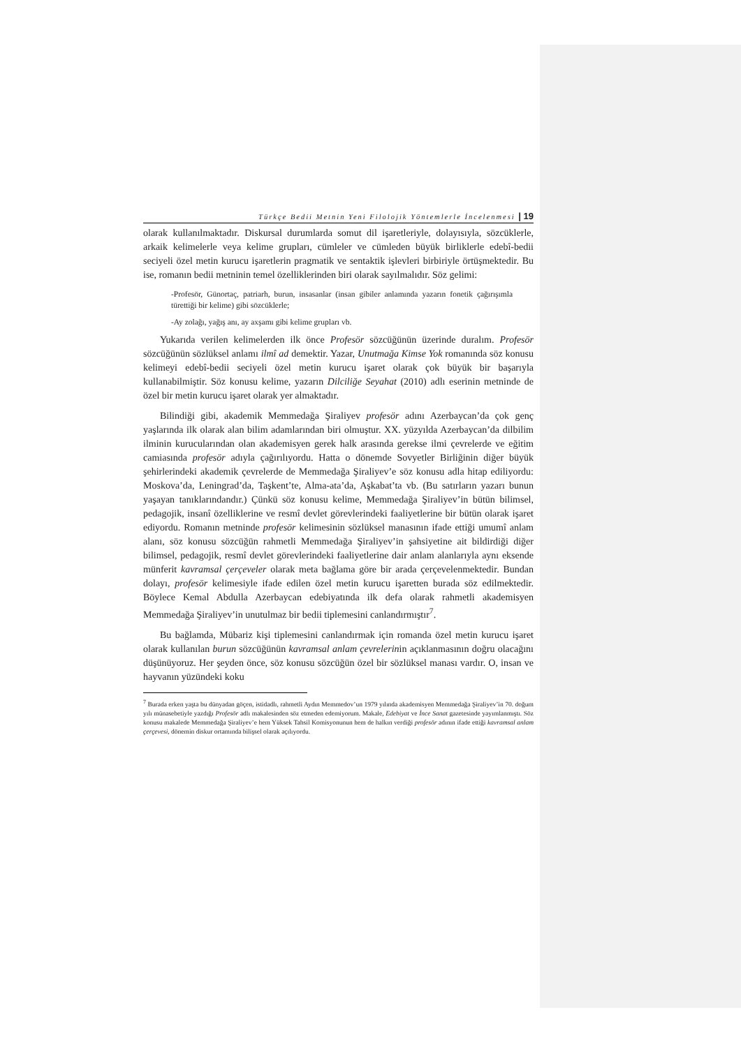Türkçe Bedii Metnin Yeni Filolojik Yöntemlerle İncelenmesi | 19
olarak kullanılmaktadır. Diskursal durumlarda somut dil işaretleriyle, dolayısıyla, sözcüklerle, arkaik kelimelerle veya kelime grupları, cümleler ve cümleden büyük birliklerle edebî-bedii seciyeli özel metin kurucu işaretlerin pragmatik ve sentaktik işlevleri birbiriyle örtüşmektedir. Bu ise, romanın bedii metninin temel özelliklerinden biri olarak sayılmalıdır. Söz gelimi:
-Profesör, Günortaç, patriarh, burun, insasanlar (insan gibiler anlamında yazarın fonetik çağırışımla türettiği bir kelime) gibi sözcüklerle;
-Ay zolağı, yağış anı, ay axşamı gibi kelime grupları vb.
Yukarıda verilen kelimelerden ilk önce Profesör sözcüğünün üzerinde duralım. Profesör sözcüğünün sözlüksel anlamı ilmî ad demektir. Yazar, Unutmağa Kimse Yok romanında söz konusu kelimeyi edebî-bedii seciyeli özel metin kurucu işaret olarak çok büyük bir başarıyla kullanabilmiştir. Söz konusu kelime, yazarın Dilciliğe Seyahat (2010) adlı eserinin metninde de özel bir metin kurucu işaret olarak yer almaktadır.
Bilindiği gibi, akademik Memmedağa Şiraliyev profesör adını Azerbaycan’da çok genç yaşlarında ilk olarak alan bilim adamlarından biri olmuştur. XX. yüzyılda Azerbaycan’da dilbilim ilminin kurucularından olan akademisyen gerek halk arasında gerekse ilmi çevrelerde ve eğitim camiasında profesör adıyla çağırılıyordu. Hatta o dönemde Sovyetler Birliğinin diğer büyük şehirlerindeki akademik çevrelerde de Memmedağa Şiraliyev’e söz konusu adla hitap ediliyordu: Moskova’da, Leningrad’da, Taşkent’te, Alma-ata’da, Aşkabat’ta vb. (Bu satırların yazarı bunun yaşayan tanıklarındandır.) Çünkü söz konusu kelime, Memmedağa Şiraliyev’in bütün bilimsel, pedagojik, insanî özelliklerine ve resmî devlet görevlerindeki faaliyetlerine bir bütün olarak işaret ediyordu. Romanın metninde profesör kelimesinin sözlüksel manasının ifade ettiği umumî anlam alanı, söz konusu sözcüğün rahmetli Memmedağa Şiraliyev’in şahsiyetine ait bildirdiği diğer bilimsel, pedagojik, resmî devlet görevlerindeki faaliyetlerine dair anlam alanlarıyla aynı eksende münferit kavramsal çerçeveler olarak meta bağlama göre bir arada çerçevelenmektedir. Bundan dolayı, profesör kelimesiyle ifade edilen özel metin kurucu işaretten burada söz edilmektedir. Böylece Kemal Abdulla Azerbaycan edebiyatında ilk defa olarak rahmetli akademisyen Memmedağa Şiraliyev’in unutulmaz bir bedii tiplemesini canlandırmıştır<sup>7</sup>.
Bu bağlamda, Mübariz kişi tiplemesini canlandırmak için romanda özel metin kurucu işaret olarak kullanılan burun sözcüğünün kavramsal anlam çevrelerinin açıklanmasının doğru olacağını düşünüyoruz. Her şeyden önce, söz konusu sözcüğün özel bir sözlüksel manası vardır. O, insan ve hayvanın yüzündeki koku
<sup>7</sup> Burada erken yaşta bu dünyadan göçen, istidadlı, rahmetli Aydın Memmedov’un 1979 yılında akademisyen Memmedağa Şiraliyev’in 70. doğum yılı münasebetiyle yazdığı Profesör adlı makalesinden söz etmeden edemiyorum. Makale, Edebiyat ve İnce Sanat gazetesinde yayımlanmıştı. Söz konusu makalede Memmedağa Şiraliyev’e hem Yüksek Tahsil Komisyonunun hem de halkın verdiği profesör adının ifade ettiği kavramsal anlam çerçevesi, dönemin diskur ortamında bilişsel olarak açılıyordu.